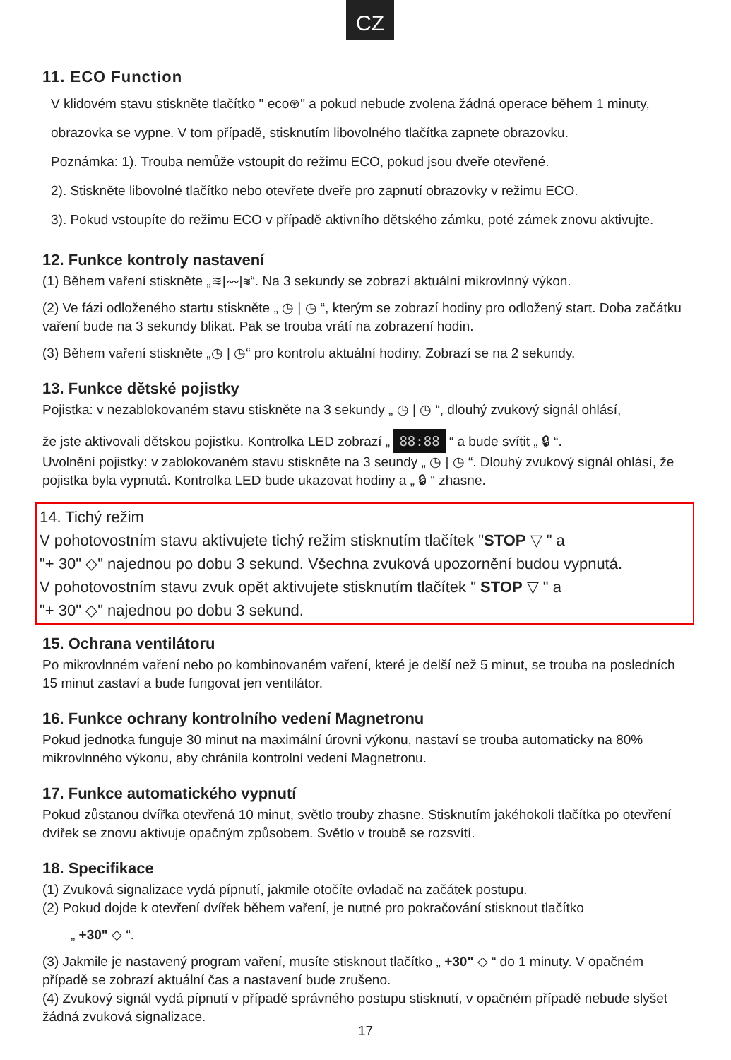CZ
11. ECO Function
V klidovém stavu stiskněte tlačítko " eco⊛" a pokud nebude zvolena žádná operace během 1 minuty, obrazovka se vypne. V tom případě, stisknutím libovolného tlačítka zapnete obrazovku.
Poznámka: 1). Trouba nemůže vstoupit do režimu ECO, pokud jsou dveře otevřené.
2). Stiskněte libovolné tlačítko nebo otevřete dveře pro zapnutí obrazovky v režimu ECO.
3). Pokud vstoupíte do režimu ECO v případě aktivního dětského zámku, poté zámek znovu aktivujte.
12. Funkce kontroly nastavení
(1) Během vaření stiskněte „≋|〰|≋“. Na 3 sekundy se zobrazí aktuální mikrovlnný výkon.
(2) Ve fázi odloženého startu stiskněte „ ◷ | ◷ “, kterým se zobrazí hodiny pro odložený start. Doba začátku vaření bude na 3 sekundy blikat. Pak se trouba vrátí na zobrazení hodin.
(3) Během vaření stiskněte „◷ | ◷“ pro kontrolu aktuální hodiny. Zobrazí se na 2 sekundy.
13. Funkce dětské pojistky
Pojistka: v nezablokovaném stavu stiskněte na 3 sekundy „ ◷ | ◷ “, dlouhý zvukový signál ohlásí,
že jste aktivovali dětskou pojistku. Kontrolka LED zobrazí „ 88:88 “ a bude svítit „ 🔒︎ “.
Uvolnění pojistky: v zablokovaném stavu stiskněte na 3 seundy „ ◷ | ◷ “. Dlouhý zvukový signál ohlásí, že pojistka byla vypnutá. Kontrolka LED bude ukazovat hodiny a „ 🔒︎ “ zhasne.
14. Tichý režim
V pohotovostním stavu aktivujete tichý režim stisknutím tlačítek "STOP ▽ " a
"+ 30" ◇" najednou po dobu 3 sekund. Všechna zvuková upozornění budou vypnutá.
V pohotovostním stavu zvuk opět aktivujete stisknutím tlačítek " STOP ▽ " a
"+ 30" ◇" najednou po dobu 3 sekund.
15. Ochrana ventilátoru
Po mikrovlnném vaření nebo po kombinovaném vaření, které je delší než 5 minut, se trouba na posledních 15 minut zastaví a bude fungovat jen ventilátor.
16. Funkce ochrany kontrolního vedení Magnetronu
Pokud jednotka funguje 30 minut na maximální úrovni výkonu, nastaví se trouba automaticky na 80% mikrovlnného výkonu, aby chránila kontrolní vedení Magnetronu.
17. Funkce automatického vypnutí
Pokud zůstanou dvířka otevřená 10 minut, světlo trouby zhasne. Stisknutím jakéhokoli tlačítka po otevření dvířek se znovu aktivuje opačným způsobem. Světlo v troubě se rozsvítí.
18. Specifikace
(1) Zvuková signalizace vydá pípnutí, jakmile otočíte ovladač na začátek postupu.
(2) Pokud dojde k otevření dvířek během vaření, je nutné pro pokračování stisknout tlačítko
„ +30" ◇ “.
(3) Jakmile je nastavený program vaření, musíte stisknout tlačítko „ +30" ◇ “ do 1 minuty. V opačném případě se zobrazí aktuální čas a nastavení bude zrušeno.
(4) Zvukový signál vydá pípnutí v případě správného postupu stisknutí, v opačném případě nebude slyšet žádná zvuková signalizace.
17